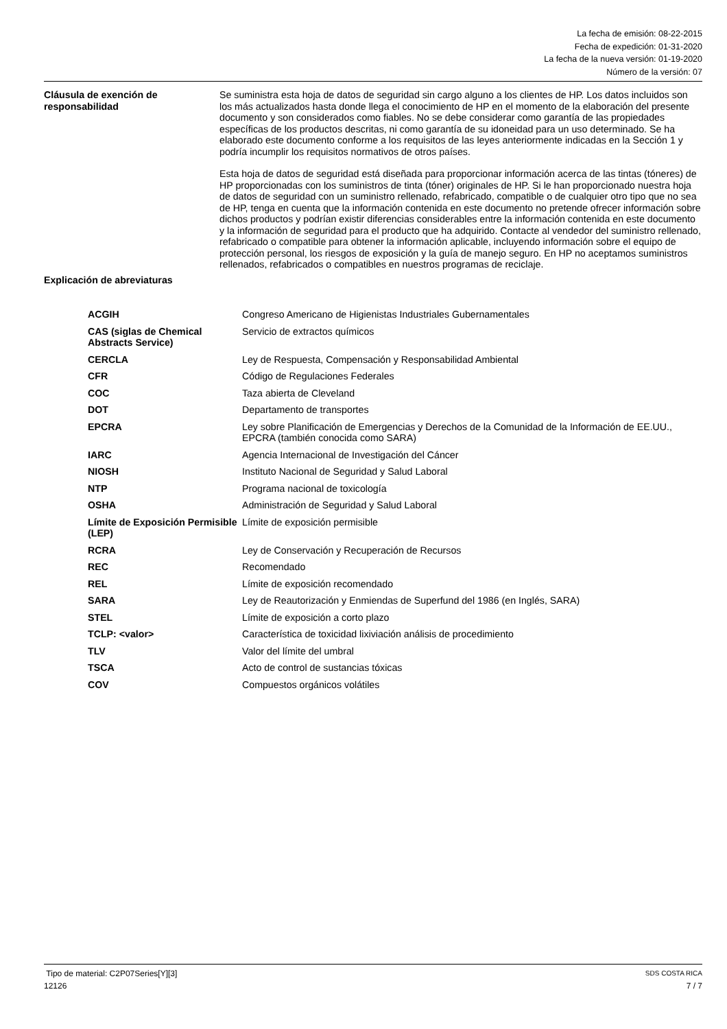La fecha de emisión: 08-22-2015
Fecha de expedición: 01-31-2020
La fecha de la nueva versión: 01-19-2020
Número de la versión: 07
Cláusula de exención de responsabilidad
Se suministra esta hoja de datos de seguridad sin cargo alguno a los clientes de HP. Los datos incluidos son los más actualizados hasta donde llega el conocimiento de HP en el momento de la elaboración del presente documento y son considerados como fiables. No se debe considerar como garantía de las propiedades específicas de los productos descritas, ni como garantía de su idoneidad para un uso determinado. Se ha elaborado este documento conforme a los requisitos de las leyes anteriormente indicadas en la Sección 1 y podría incumplir los requisitos normativos de otros países.
Esta hoja de datos de seguridad está diseñada para proporcionar información acerca de las tintas (tóneres) de HP proporcionadas con los suministros de tinta (tóner) originales de HP. Si le han proporcionado nuestra hoja de datos de seguridad con un suministro rellenado, refabricado, compatible o de cualquier otro tipo que no sea de HP, tenga en cuenta que la información contenida en este documento no pretende ofrecer información sobre dichos productos y podrían existir diferencias considerables entre la información contenida en este documento y la información de seguridad para el producto que ha adquirido. Contacte al vendedor del suministro rellenado, refabricado o compatible para obtener la información aplicable, incluyendo información sobre el equipo de protección personal, los riesgos de exposición y la guía de manejo seguro. En HP no aceptamos suministros rellenados, refabricados o compatibles en nuestros programas de reciclaje.
Explicación de abreviaturas
| ACGIH | Congreso Americano de Higienistas Industriales Gubernamentales |
| CAS (siglas de Chemical Abstracts Service) | Servicio de extractos químicos |
| CERCLA | Ley de Respuesta, Compensación y Responsabilidad Ambiental |
| CFR | Código de Regulaciones Federales |
| COC | Taza abierta de Cleveland |
| DOT | Departamento de transportes |
| EPCRA | Ley sobre Planificación de Emergencias y Derechos de la Comunidad de la Información de EE.UU., EPCRA (también conocida como SARA) |
| IARC | Agencia Internacional de Investigación del Cáncer |
| NIOSH | Instituto Nacional de Seguridad y Salud Laboral |
| NTP | Programa nacional de toxicología |
| OSHA | Administración de Seguridad y Salud Laboral |
| Límite de Exposición Permisible (LEP) | Límite de exposición permisible |
| RCRA | Ley de Conservación y Recuperación de Recursos |
| REC | Recomendado |
| REL | Límite de exposición recomendado |
| SARA | Ley de Reautorización y Enmiendas de Superfund del 1986 (en Inglés, SARA) |
| STEL | Límite de exposición a corto plazo |
| TCLP: <valor> | Característica de toxicidad lixiviación análisis de procedimiento |
| TLV | Valor del límite del umbral |
| TSCA | Acto de control de sustancias tóxicas |
| COV | Compuestos orgánicos volátiles |
Tipo de material: C2P07Series[Y][3] SDS COSTA RICA
12126 7 / 7